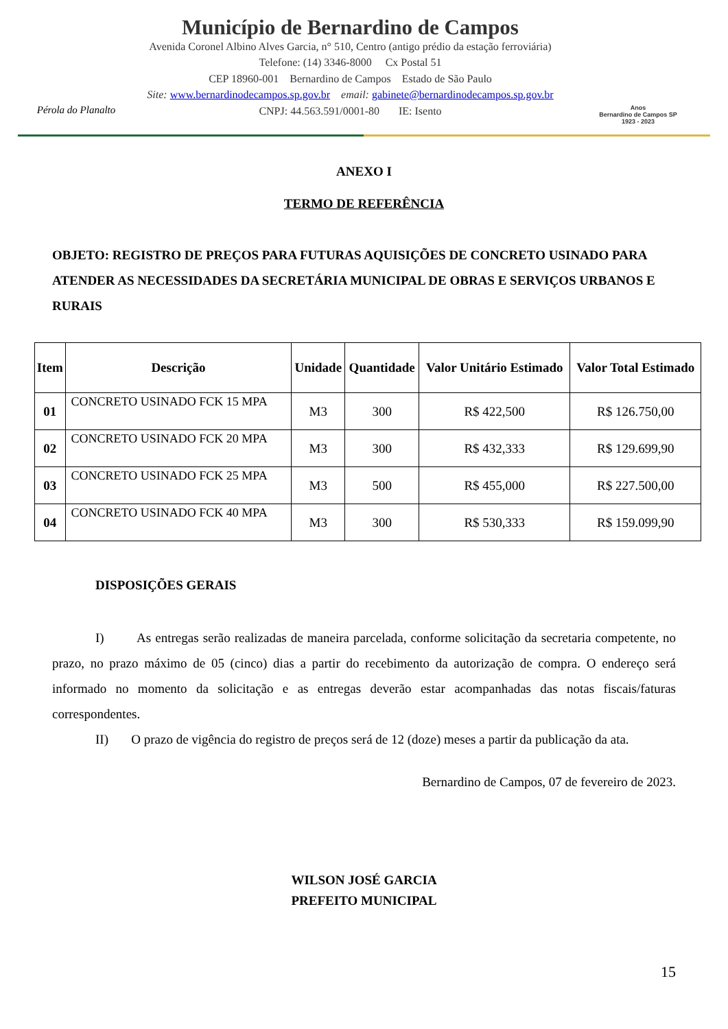Pérola do Planalto
Município de Bernardino de Campos
Avenida Coronel Albino Alves Garcia, n° 510, Centro (antigo prédio da estação ferroviária)
Telefone: (14) 3346-8000 Cx Postal 51
CEP 18960-001 Bernardino de Campos Estado de São Paulo
Site: www.bernardinodecampos.sp.gov.br email: gabinete@bernardinodecampos.sp.gov.br
CNPJ: 44.563.591/0001-80 IE: Isento
Anos
Bernardino de Campos SP
1923 - 2023
ANEXO I
TERMO DE REFERÊNCIA
OBJETO: REGISTRO DE PREÇOS PARA FUTURAS AQUISIÇÕES DE CONCRETO USINADO PARA ATENDER AS NECESSIDADES DA SECRETÁRIA MUNICIPAL DE OBRAS E SERVIÇOS URBANOS E RURAIS
| Item | Descrição | Unidade | Quantidade | Valor Unitário Estimado | Valor Total Estimado |
| --- | --- | --- | --- | --- | --- |
| 01 | CONCRETO USINADO FCK 15 MPA | M3 | 300 | R$ 422,500 | R$ 126.750,00 |
| 02 | CONCRETO USINADO FCK 20 MPA | M3 | 300 | R$ 432,333 | R$ 129.699,90 |
| 03 | CONCRETO USINADO FCK 25 MPA | M3 | 500 | R$ 455,000 | R$ 227.500,00 |
| 04 | CONCRETO USINADO FCK 40 MPA | M3 | 300 | R$ 530,333 | R$ 159.099,90 |
DISPOSIÇÕES GERAIS
I) As entregas serão realizadas de maneira parcelada, conforme solicitação da secretaria competente, no prazo, no prazo máximo de 05 (cinco) dias a partir do recebimento da autorização de compra. O endereço será informado no momento da solicitação e as entregas deverão estar acompanhadas das notas fiscais/faturas correspondentes.
II) O prazo de vigência do registro de preços será de 12 (doze) meses a partir da publicação da ata.
Bernardino de Campos, 07 de fevereiro de 2023.
WILSON JOSÉ GARCIA
PREFEITO MUNICIPAL
15